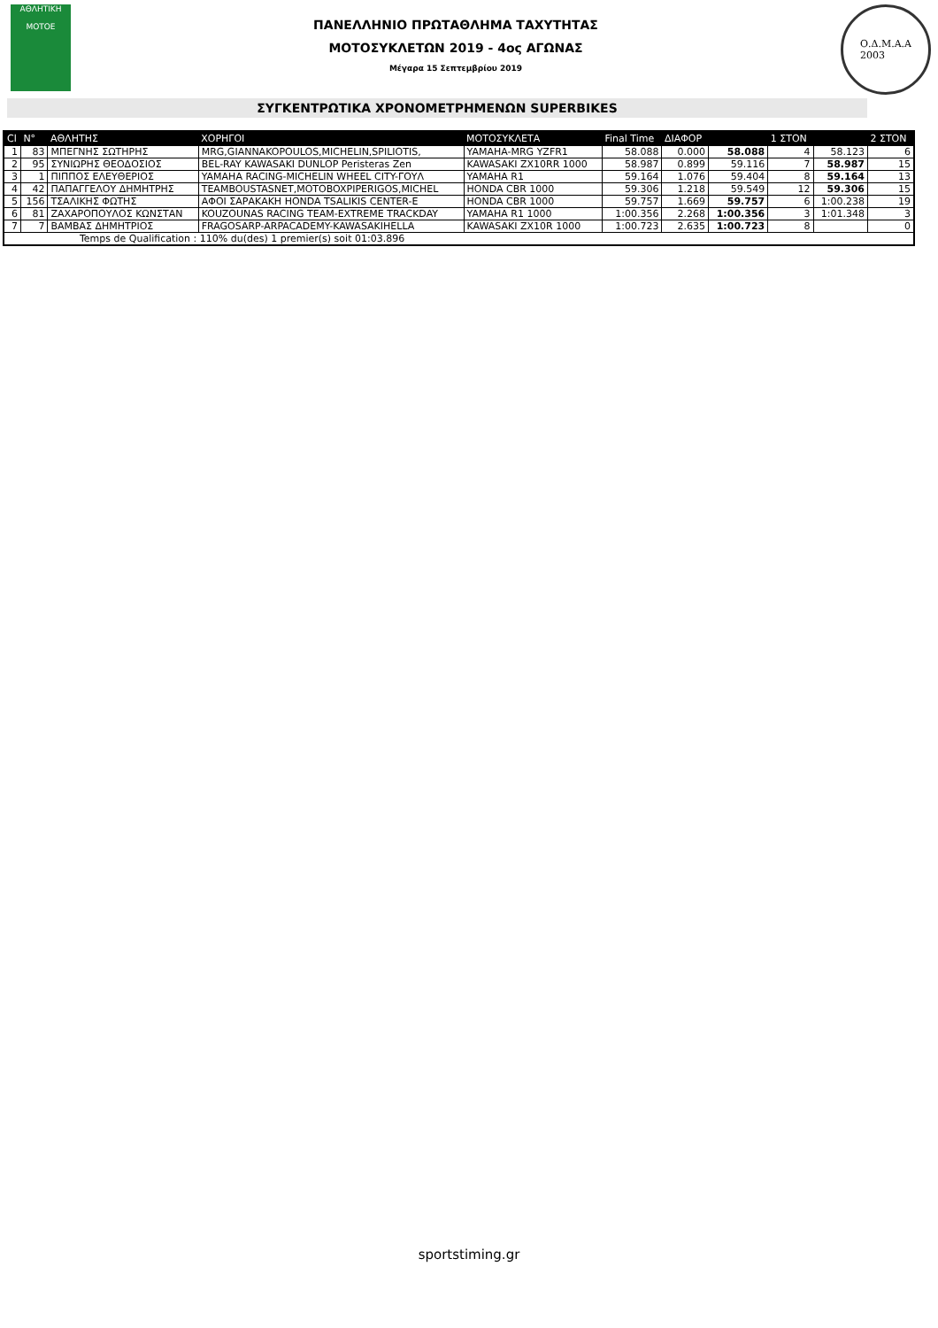ΑΘΛΗΤΙΚΗ
MOTOE
ΠΑΝΕΛΛΗΝΙΟ ΠΡΩΤΑΘΛΗΜΑ ΤΑΧΥΤΗΤΑΣ
ΜΟΤΟΣΥΚΛΕΤΩΝ 2019 - 4ος ΑΓΩΝΑΣ
Μέγαρα 15 Σεπτεμβρίου 2019
Ο.Δ.Μ.Α.Α
2003
ΣΥΓΚΕΝΤΡΩΤΙΚΑ ΧΡΟΝΟΜΕΤΡΗΜΕΝΩΝ SUPERBIKES
| Cl | N° | ΑΘΛΗΤΗΣ | ΧΟΡΗΓΟΙ | ΜΟΤΟΣΥΚΛΕΤΑ | Final Time | ΔΙΑΦΟΡ | | 1 ΣΤΟΝ | | 2 ΣΤΟΝ |
| --- | --- | --- | --- | --- | --- | --- | --- | --- | --- | --- |
| 1 | 83 | ΜΠΕΓΝΗΣ ΣΩΤΗΡΗΣ | MRG,GIANNAKOPOULOS,MICHELIN,SPILIOTIS, | YAMAHA-MRG YZFR1 | 58.088 | 0.000 | 58.088 | 4 | 58.123 | 6 |
| 2 | 95 | ΣΥΝΙΩΡΗΣ ΘΕΟΔΟΣΙΟΣ | BEL-RAY KAWASAKI DUNLOP Peristeras Zen | KAWASAKI ZX10RR 1000 | 58.987 | 0.899 | 59.116 | 7 | 58.987 | 15 |
| 3 | 1 | ΠΙΠΠΟΣ ΕΛΕΥΘΕΡΙΟΣ | YAMAHA RACING-MICHELIN WHEEL CITY-ΓΟΥΛ | YAMAHA R1 | 59.164 | 1.076 | 59.404 | 8 | 59.164 | 13 |
| 4 | 42 | ΠΑΠΑΓΓΕΛΟΥ ΔΗΜΗΤΡΗΣ | TEAMBOUSTASNET,MOTOBOXPIPERIGOS,MICHEL | HONDA CBR 1000 | 59.306 | 1.218 | 59.549 | 12 | 59.306 | 15 |
| 5 | 156 | ΤΣΑΛΙΚΗΣ ΦΩΤΗΣ | ΑΦΟΙ ΣΑΡΑΚΑΚΗ HONDA TSALIKIS CENTER-E | HONDA CBR 1000 | 59.757 | 1.669 | 59.757 | 6 | 1:00.238 | 19 |
| 6 | 81 | ΖΑΧΑΡΟΠΟΥΛΟΣ ΚΩΝΣΤΑΝ | KOUZOUNAS RACING TEAM-EXTREME TRACKDAY | YAMAHA R1 1000 | 1:00.356 | 2.268 | 1:00.356 | 3 | 1:01.348 | 3 |
| 7 | 7 | ΒΑΜΒΑΣ ΔΗΜΗΤΡΙΟΣ | FRAGOSARP-ARPACADEMY-KAWASAKIHELLA | KAWASAKI ZX10R 1000 | 1:00.723 | 2.635 | 1:00.723 | 8 | | 0 |
| Temps de Qualification : 110% du(des) 1 premier(s) soit 01:03.896 | | | | | | | | | | |
sportstiming.gr